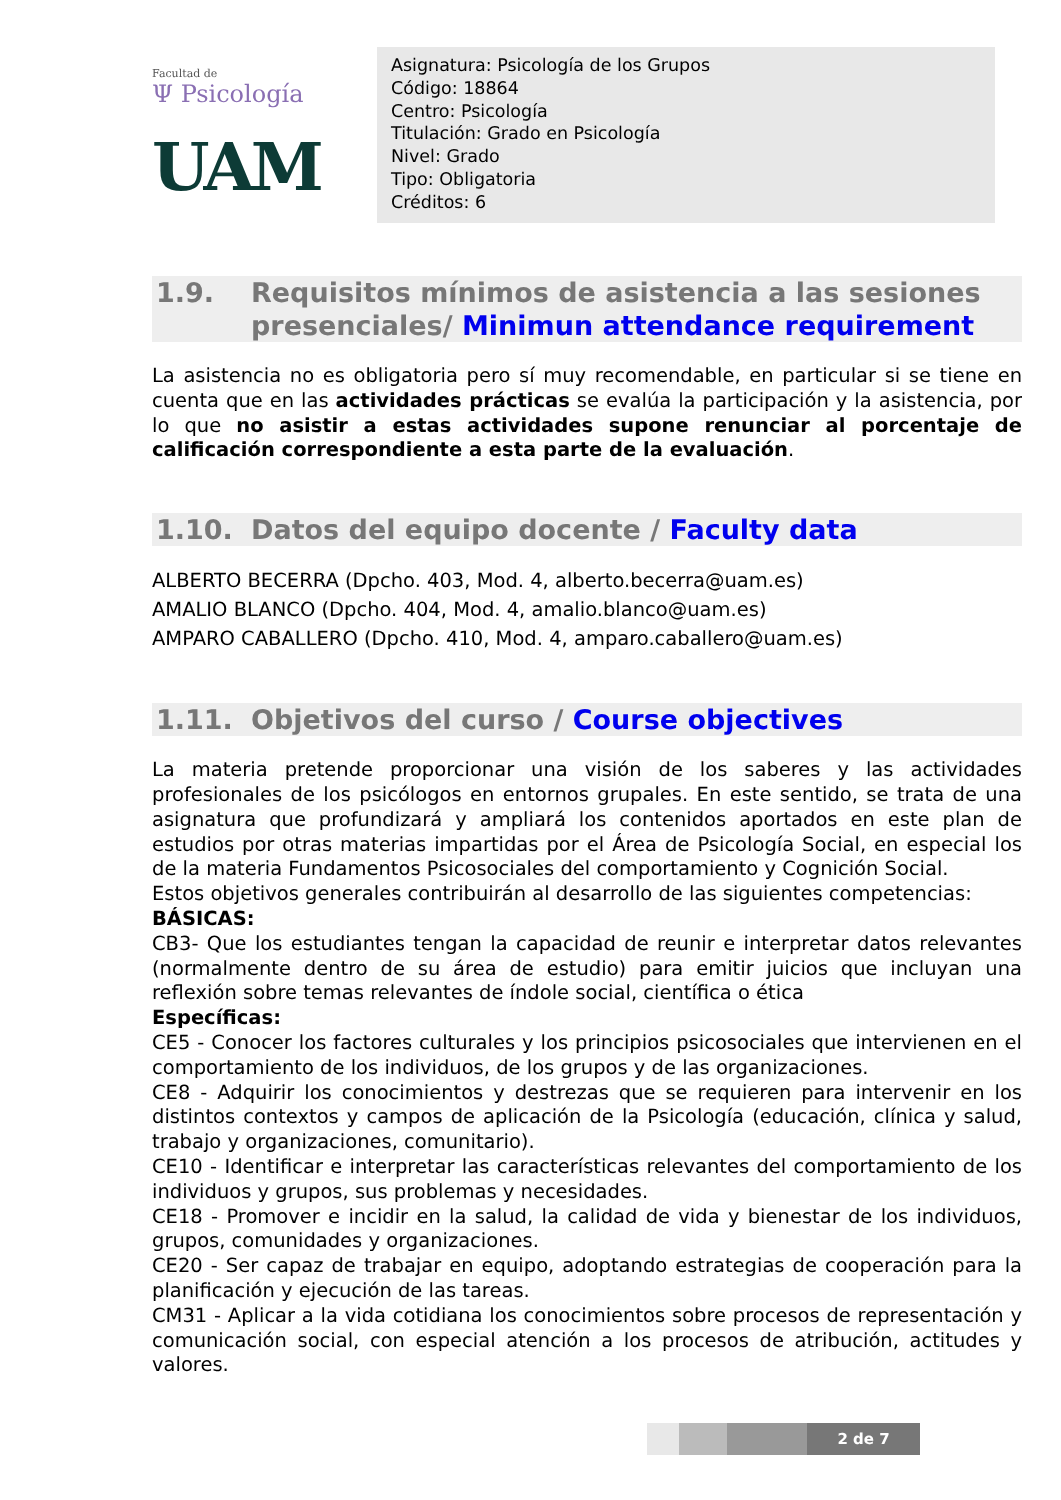Facultad de
Ψ Psicología
UAM
Asignatura: Psicología de los Grupos
Código: 18864
Centro: Psicología
Titulación: Grado en Psicología
Nivel: Grado
Tipo: Obligatoria
Créditos: 6
1.9. Requisitos mínimos de asistencia a las sesiones presenciales/ Minimun attendance requirement
La asistencia no es obligatoria pero sí muy recomendable, en particular si se tiene en cuenta que en las actividades prácticas se evalúa la participación y la asistencia, por lo que no asistir a estas actividades supone renunciar al porcentaje de calificación correspondiente a esta parte de la evaluación.
1.10. Datos del equipo docente / Faculty data
ALBERTO BECERRA (Dpcho. 403, Mod. 4, alberto.becerra@uam.es)
AMALIO BLANCO (Dpcho. 404, Mod. 4, amalio.blanco@uam.es)
AMPARO CABALLERO (Dpcho. 410, Mod. 4, amparo.caballero@uam.es)
1.11. Objetivos del curso / Course objectives
La materia pretende proporcionar una visión de los saberes y las actividades profesionales de los psicólogos en entornos grupales. En este sentido, se trata de una asignatura que profundizará y ampliará los contenidos aportados en este plan de estudios por otras materias impartidas por el Área de Psicología Social, en especial los de la materia Fundamentos Psicosociales del comportamiento y Cognición Social.
Estos objetivos generales contribuirán al desarrollo de las siguientes competencias:
BÁSICAS:
CB3- Que los estudiantes tengan la capacidad de reunir e interpretar datos relevantes (normalmente dentro de su área de estudio) para emitir juicios que incluyan una reflexión sobre temas relevantes de índole social, científica o ética
Específicas:
CE5 - Conocer los factores culturales y los principios psicosociales que intervienen en el comportamiento de los individuos, de los grupos y de las organizaciones.
CE8 - Adquirir los conocimientos y destrezas que se requieren para intervenir en los distintos contextos y campos de aplicación de la Psicología (educación, clínica y salud, trabajo y organizaciones, comunitario).
CE10 - Identificar e interpretar las características relevantes del comportamiento de los individuos y grupos, sus problemas y necesidades.
CE18 - Promover e incidir en la salud, la calidad de vida y bienestar de los individuos, grupos, comunidades y organizaciones.
CE20 - Ser capaz de trabajar en equipo, adoptando estrategias de cooperación para la planificación y ejecución de las tareas.
CM31 - Aplicar a la vida cotidiana los conocimientos sobre procesos de representación y comunicación social, con especial atención a los procesos de atribución, actitudes y valores.
2 de 7